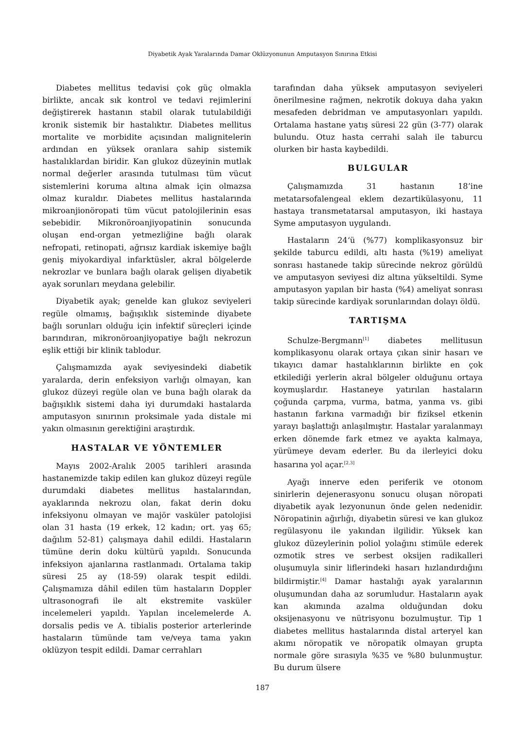Diyabetik Ayak Yaralarında Damar Oklüzyonunun Amputasyon Sınırına Etkisi
Diabetes mellitus tedavisi çok güç olmakla birlikte, ancak sık kontrol ve tedavi rejimlerini değiştirerek hastanın stabil olarak tutulabildiği kronik sistemik bir hastalıktır. Diabetes mellitus mortalite ve morbidite açısından malignitelerin ardından en yüksek oranlara sahip sistemik hastalıklardan biridir. Kan glukoz düzeyinin mutlak normal değerler arasında tutulması tüm vücut sistemlerini koruma altına almak için olmazsa olmaz kuraldır. Diabetes mellitus hastalarında mikroanjionöropati tüm vücut patolojilerinin esas sebebidir. Mikronöroanjiyopatinin sonucunda oluşan end-organ yetmezliğine bağlı olarak nefropati, retinopati, ağrısız kardiak iskemiye bağlı geniş miyokardiyal infarktüsler, akral bölgelerde nekrozlar ve bunlara bağlı olarak gelişen diyabetik ayak sorunları meydana gelebilir.
Diyabetik ayak; genelde kan glukoz seviyeleri regüle olmamış, bağışıklık sisteminde diyabete bağlı sorunları olduğu için infektif süreçleri içinde barındıran, mikronöroanjiyopatiye bağlı nekrozun eşlik ettiği bir klinik tablodur.
Çalışmamızda ayak seviyesindeki diabetik yaralarda, derin enfeksiyon varlığı olmayan, kan glukoz düzeyi regüle olan ve buna bağlı olarak da bağışıklık sistemi daha iyi durumdaki hastalarda amputasyon sınırının proksimale yada distale mi yakın olmasının gerektiğini araştırdık.
HASTALAR VE YÖNTEMLER
Mayıs 2002-Aralık 2005 tarihleri arasında hastanemizde takip edilen kan glukoz düzeyi regüle durumdaki diabetes mellitus hastalarından, ayaklarında nekrozu olan, fakat derin doku infeksiyonu olmayan ve majör vasküler patolojisi olan 31 hasta (19 erkek, 12 kadın; ort. yaş 65; dağılım 52-81) çalışmaya dahil edildi. Hastaların tümüne derin doku kültürü yapıldı. Sonucunda infeksiyon ajanlarına rastlanmadı. Ortalama takip süresi 25 ay (18-59) olarak tespit edildi. Çalışmamıza dâhil edilen tüm hastaların Doppler ultrasonografi ile alt ekstremite vasküler incelemeleri yapıldı. Yapılan incelemelerde A. dorsalis pedis ve A. tibialis posterior arterlerinde hastaların tümünde tam ve/veya tama yakın oklüzyon tespit edildi. Damar cerrahları
tarafından daha yüksek amputasyon seviyeleri önerilmesine rağmen, nekrotik dokuya daha yakın mesafeden debridman ve amputasyonları yapıldı. Ortalama hastane yatış süresi 22 gün (3-77) olarak bulundu. Otuz hasta cerrahi salah ile taburcu olurken bir hasta kaybedildi.
BULGULAR
Çalışmamızda 31 hastanın 18’ine metatarsofalengeal eklem dezartikülasyonu, 11 hastaya transmetatarsal amputasyon, iki hastaya Syme amputasyon uygulandı.
Hastaların 24‘ü (%77) komplikasyonsuz bir şekilde taburcu edildi, altı hasta (%19) ameliyat sonrası hastanede takip sürecinde nekroz görüldü ve amputasyon seviyesi diz altına yükseltildi. Syme amputasyon yapılan bir hasta (%4) ameliyat sonrası takip sürecinde kardiyak sorunlarından dolayı öldü.
TARTIŞMA
Schulze-Bergmann<sup>[1]</sup> diabetes mellitusun komplikasyonu olarak ortaya çıkan sinir hasarı ve tıkayıcı damar hastalıklarının birlikte en çok etkilediği yerlerin akral bölgeler olduğunu ortaya koymuşlardır. Hastaneye yatırılan hastaların çoğunda çarpma, vurma, batma, yanma vs. gibi hastanın farkına varmadığı bir fiziksel etkenin yarayı başlattığı anlaşılmıştır. Hastalar yaralanmayı erken dönemde fark etmez ve ayakta kalmaya, yürümeye devam ederler. Bu da ilerleyici doku hasarına yol açar.<sup>[2,3]</sup>
Ayağı innerve eden periferik ve otonom sinirlerin dejenerasyonu sonucu oluşan nöropati diyabetik ayak lezyonunun önde gelen nedenidir. Nöropatinin ağırlığı, diyabetin süresi ve kan glukoz regülasyonu ile yakından ilgilidir. Yüksek kan glukoz düzeylerinin poliol yolağını stimüle ederek ozmotik stres ve serbest oksijen radikalleri oluşumuyla sinir liflerindeki hasarı hızlandırdığını bildirmiştir.<sup>[4]</sup> Damar hastalığı ayak yaralarının oluşumundan daha az sorumludur. Hastaların ayak kan akımında azalma olduğundan doku oksijenasyonu ve nütrisyonu bozulmuştur. Tip 1 diabetes mellitus hastalarında distal arteryel kan akımı nöropatik ve nöropatik olmayan grupta normale göre sırasıyla %35 ve %80 bulunmuştur. Bu durum ülsere
187